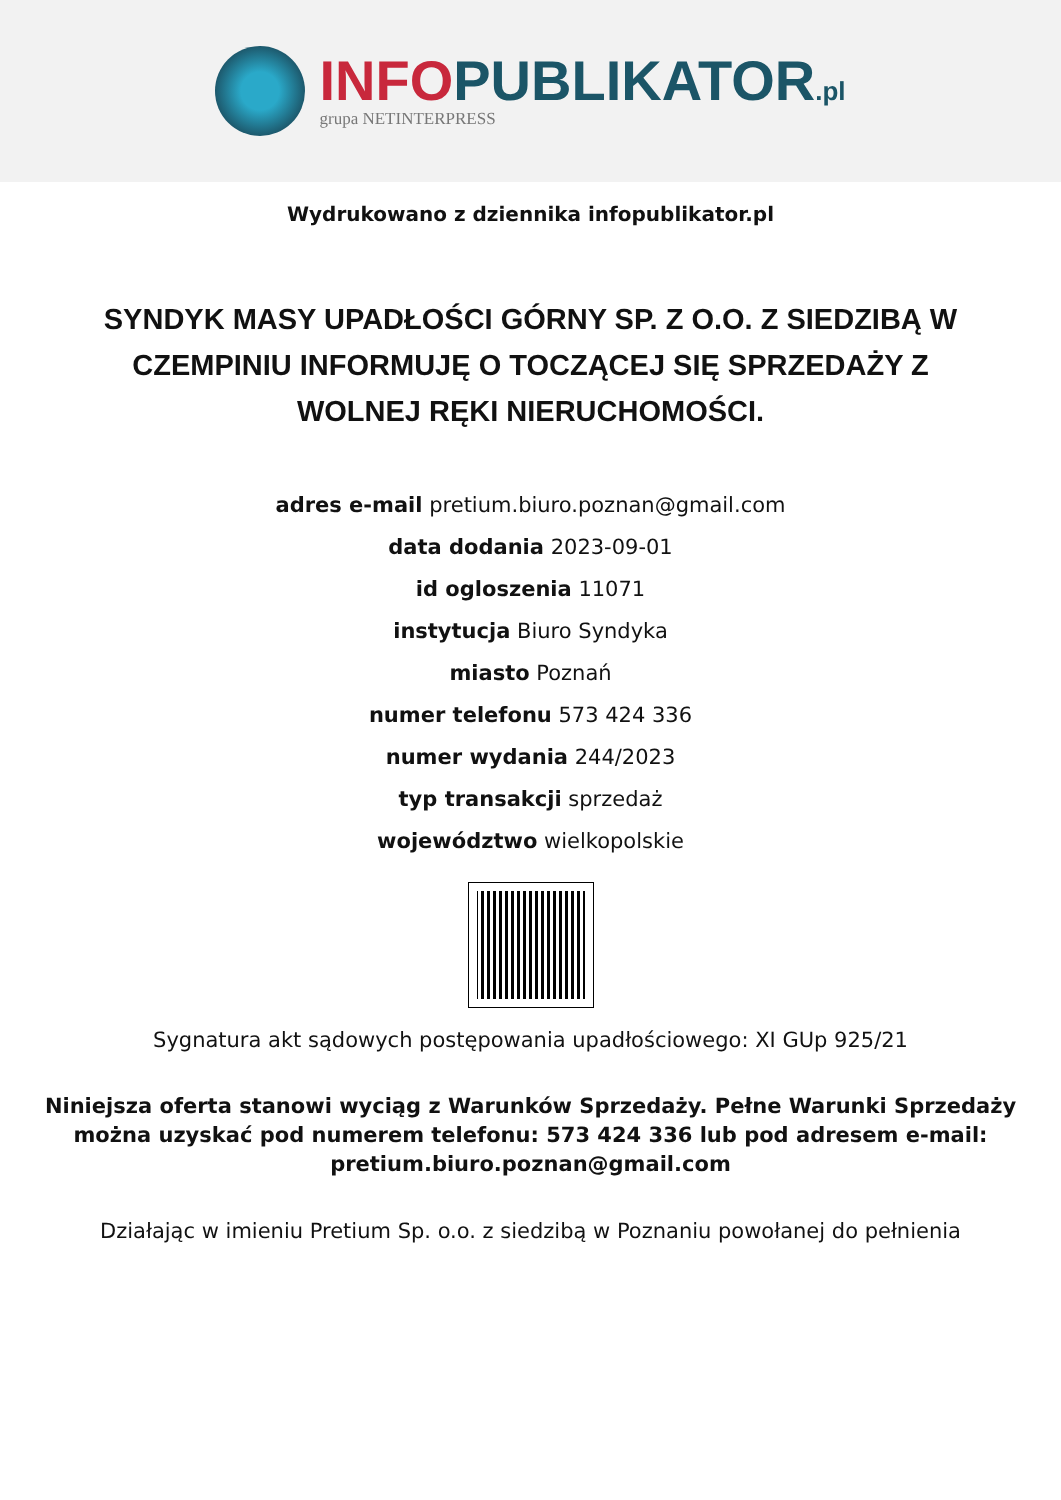INFO PUBLIKATOR.pl
grupa NETINTERPRESS
Wydrukowano z dziennika infopublikator.pl
SYNDYK MASY UPADŁOŚCI GÓRNY SP. Z O.O. Z SIEDZIBĄ W CZEMPINIU INFORMUJĘ O TOCZĄCEJ SIĘ SPRZEDAŻY Z WOLNEJ RĘKI NIERUCHOMOŚCI.
adres e-mail pretium.biuro.poznan@gmail.com
data dodania 2023-09-01
id ogloszenia 11071
instytucja Biuro Syndyka
miasto Poznań
numer telefonu 573 424 336
numer wydania 244/2023
typ transakcji sprzedaż
województwo wielkopolskie
Sygnatura akt sądowych postępowania upadłościowego: XI GUp 925/21
Niniejsza oferta stanowi wyciąg z Warunków Sprzedaży. Pełne Warunki Sprzedaży można uzyskać pod numerem telefonu: 573 424 336 lub pod adresem e-mail: pretium.biuro.poznan@gmail.com
Działając w imieniu Pretium Sp. o.o. z siedzibą w Poznaniu powołanej do pełnienia